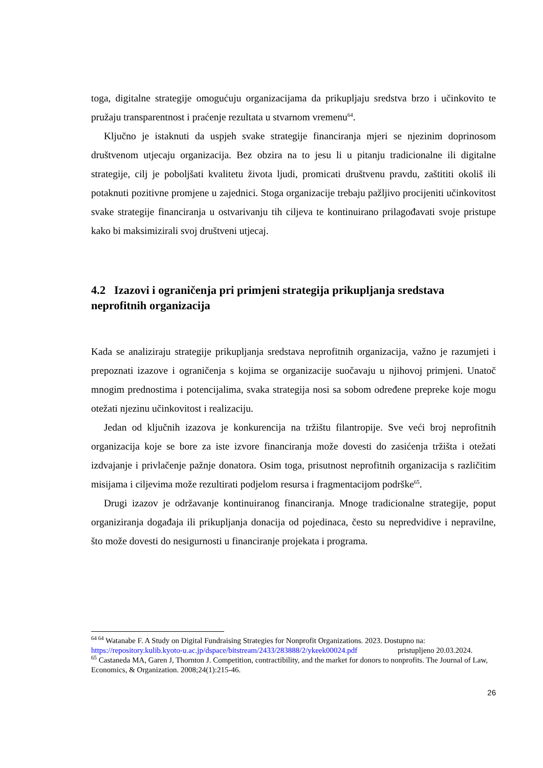toga, digitalne strategije omogućuju organizacijama da prikupljaju sredstva brzo i učinkovito te pružaju transparentnost i praćenje rezultata u stvarnom vremenu<sup>64</sup>.
Ključno je istaknuti da uspjeh svake strategije financiranja mjeri se njezinim doprinosom društvenom utjecaju organizacija. Bez obzira na to jesu li u pitanju tradicionalne ili digitalne strategije, cilj je poboljšati kvalitetu života ljudi, promicati društvenu pravdu, zaštititi okoliš ili potaknuti pozitivne promjene u zajednici. Stoga organizacije trebaju pažljivo procijeniti učinkovitost svake strategije financiranja u ostvarivanju tih ciljeva te kontinuirano prilagođavati svoje pristupe kako bi maksimizirali svoj društveni utjecaj.
4.2 Izazovi i ograničenja pri primjeni strategija prikupljanja sredstava neprofitnih organizacija
Kada se analiziraju strategije prikupljanja sredstava neprofitnih organizacija, važno je razumjeti i prepoznati izazove i ograničenja s kojima se organizacije suočavaju u njihovoj primjeni. Unatoč mnogim prednostima i potencijalima, svaka strategija nosi sa sobom određene prepreke koje mogu otežati njezinu učinkovitost i realizaciju.
Jedan od ključnih izazova je konkurencija na tržištu filantropije. Sve veći broj neprofitnih organizacija koje se bore za iste izvore financiranja može dovesti do zasićenja tržišta i otežati izdvajanje i privlačenje pažnje donatora. Osim toga, prisutnost neprofitnih organizacija s različitim misijama i ciljevima može rezultirati podjelom resursa i fragmentacijom podrške<sup>65</sup>.
Drugi izazov je održavanje kontinuiranog financiranja. Mnoge tradicionalne strategije, poput organiziranja događaja ili prikupljanja donacija od pojedinaca, često su nepredvidive i nepravilne, što može dovesti do nesigurnosti u financiranje projekata i programa.
<sup>64 64</sup> Watanabe F. A Study on Digital Fundraising Strategies for Nonprofit Organizations. 2023. Dostupno na: https://repository.kulib.kyoto-u.ac.jp/dspace/bitstream/2433/283888/2/ykeek00024.pdf pristupljeno 20.03.2024.
<sup>65</sup> Castaneda MA, Garen J, Thornton J. Competition, contractibility, and the market for donors to nonprofits. The Journal of Law, Economics, & Organization. 2008;24(1):215-46.
26